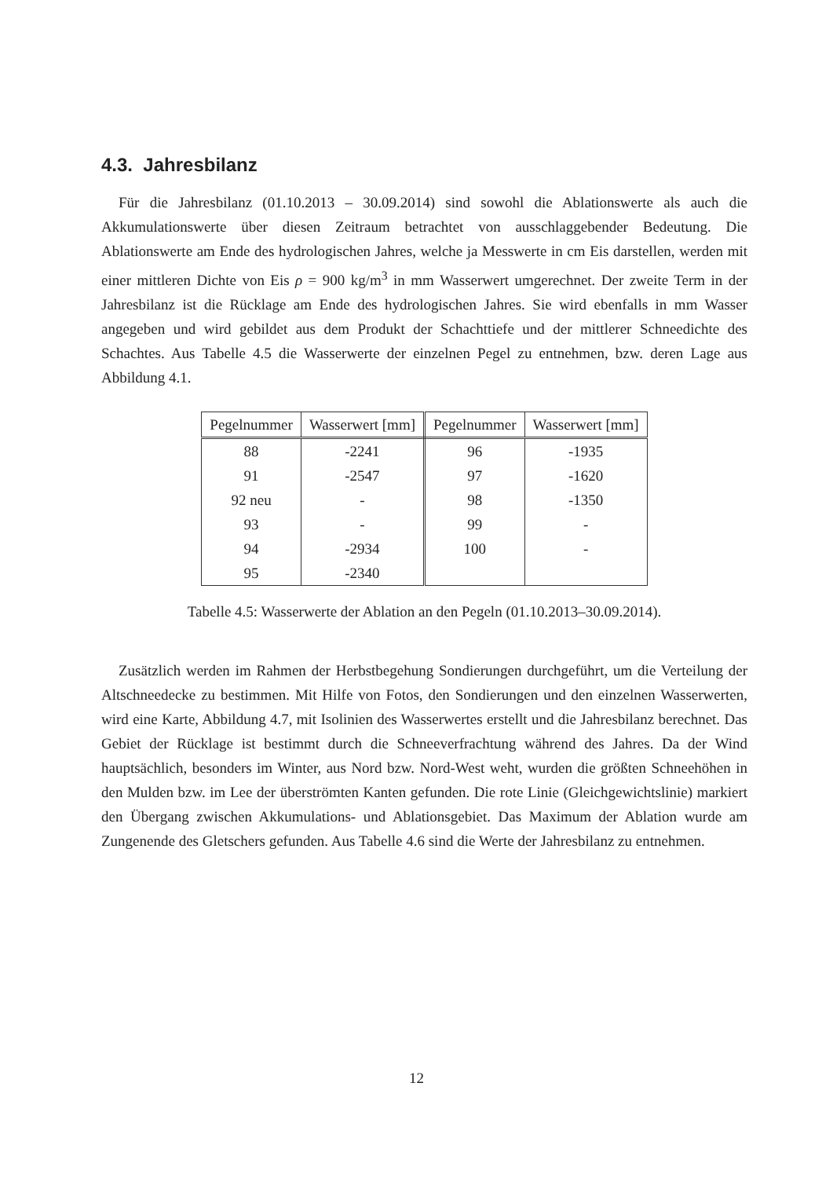4.3. Jahresbilanz
Für die Jahresbilanz (01.10.2013 – 30.09.2014) sind sowohl die Ablationswerte als auch die Akkumulationswerte über diesen Zeitraum betrachtet von ausschlaggebender Bedeutung. Die Ablationswerte am Ende des hydrologischen Jahres, welche ja Messwerte in cm Eis darstellen, werden mit einer mittleren Dichte von Eis ρ = 900 kg/m<sup>3</sup> in mm Wasserwert umgerechnet. Der zweite Term in der Jahresbilanz ist die Rücklage am Ende des hydrologischen Jahres. Sie wird ebenfalls in mm Wasser angegeben und wird gebildet aus dem Produkt der Schachttiefe und der mittlerer Schneedichte des Schachtes. Aus Tabelle 4.5 die Wasserwerte der einzelnen Pegel zu entnehmen, bzw. deren Lage aus Abbildung 4.1.
| Pegelnummer | Wasserwert [mm] | Pegelnummer | Wasserwert [mm] |
| --- | --- | --- | --- |
| 88 | -2241 | 96 | -1935 |
| 91 | -2547 | 97 | -1620 |
| 92 neu | - | 98 | -1350 |
| 93 | - | 99 | - |
| 94 | -2934 | 100 | - |
| 95 | -2340 | | |
Tabelle 4.5: Wasserwerte der Ablation an den Pegeln (01.10.2013–30.09.2014).
Zusätzlich werden im Rahmen der Herbstbegehung Sondierungen durchgeführt, um die Verteilung der Altschneedecke zu bestimmen. Mit Hilfe von Fotos, den Sondierungen und den einzelnen Wasserwerten, wird eine Karte, Abbildung 4.7, mit Isolinien des Wasserwertes erstellt und die Jahresbilanz berechnet. Das Gebiet der Rücklage ist bestimmt durch die Schneeverfrachtung während des Jahres. Da der Wind hauptsächlich, besonders im Winter, aus Nord bzw. Nord-West weht, wurden die größten Schneehöhen in den Mulden bzw. im Lee der überströmten Kanten gefunden. Die rote Linie (Gleichgewichtslinie) markiert den Übergang zwischen Akkumulations- und Ablationsgebiet. Das Maximum der Ablation wurde am Zungenende des Gletschers gefunden. Aus Tabelle 4.6 sind die Werte der Jahresbilanz zu entnehmen.
12